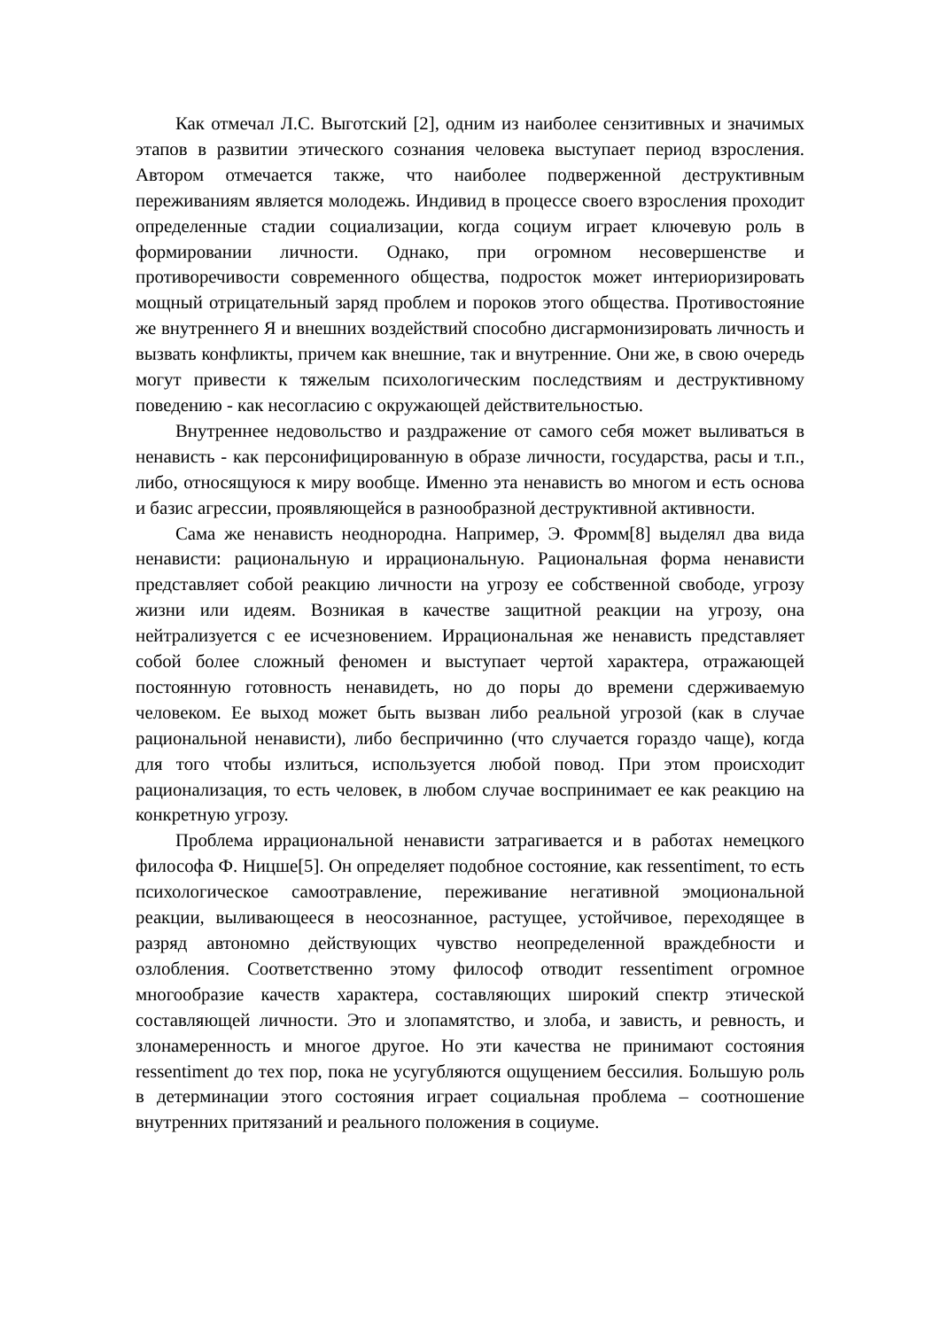Как отмечал Л.С. Выготский [2], одним из наиболее сензитивных и значимых этапов в развитии этического сознания человека выступает период взросления. Автором отмечается также, что наиболее подверженной деструктивным переживаниям является молодежь. Индивид в процессе своего взросления проходит определенные стадии социализации, когда социум играет ключевую роль в формировании личности. Однако, при огромном несовершенстве и противоречивости современного общества, подросток может интериоризировать мощный отрицательный заряд проблем и пороков этого общества. Противостояние же внутреннего Я и внешних воздействий способно дисгармонизировать личность и вызвать конфликты, причем как внешние, так и внутренние. Они же, в свою очередь могут привести к тяжелым психологическим последствиям и деструктивному поведению - как несогласию с окружающей действительностью.
Внутреннее недовольство и раздражение от самого себя может выливаться в ненависть - как персонифицированную в образе личности, государства, расы и т.п., либо, относящуюся к миру вообще. Именно эта ненависть во многом и есть основа и базис агрессии, проявляющейся в разнообразной деструктивной активности.
Сама же ненависть неоднородна. Например, Э. Фромм[8] выделял два вида ненависти: рациональную и иррациональную. Рациональная форма ненависти представляет собой реакцию личности на угрозу ее собственной свободе, угрозу жизни или идеям. Возникая в качестве защитной реакции на угрозу, она нейтрализуется с ее исчезновением. Иррациональная же ненависть представляет собой более сложный феномен и выступает чертой характера, отражающей постоянную готовность ненавидеть, но до поры до времени сдерживаемую человеком. Ее выход может быть вызван либо реальной угрозой (как в случае рациональной ненависти), либо беспричинно (что случается гораздо чаще), когда для того чтобы излиться, используется любой повод. При этом происходит рационализация, то есть человек, в любом случае воспринимает ее как реакцию на конкретную угрозу.
Проблема иррациональной ненависти затрагивается и в работах немецкого философа Ф. Ницше[5]. Он определяет подобное состояние, как ressentiment, то есть психологическое самоотравление, переживание негативной эмоциональной реакции, выливающееся в неосознанное, растущее, устойчивое, переходящее в разряд автономно действующих чувство неопределенной враждебности и озлобления. Соответственно этому философ отводит ressentiment огромное многообразие качеств характера, составляющих широкий спектр этической составляющей личности. Это и злопамятство, и злоба, и зависть, и ревность, и злонамеренность и многое другое. Но эти качества не принимают состояния ressentiment до тех пор, пока не усугубляются ощущением бессилия. Большую роль в детерминации этого состояния играет социальная проблема – соотношение внутренних притязаний и реального положения в социуме.